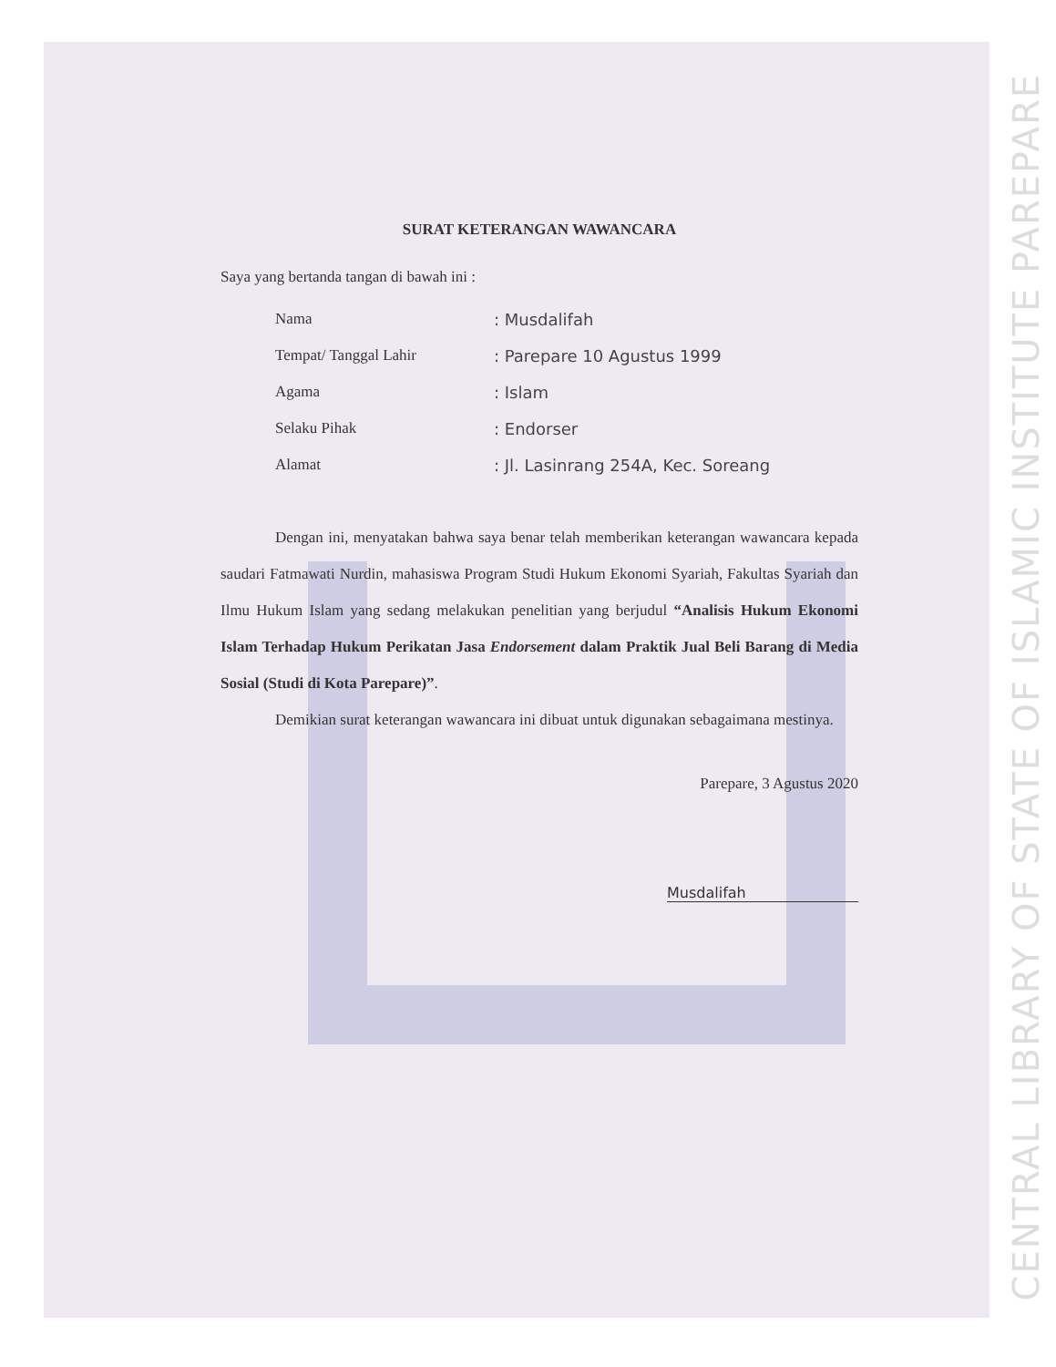CENTRAL LIBRARY OF STATE OF ISLAMIC INSTITUTE PAREPARE
SURAT KETERANGAN WAWANCARA
Saya yang bertanda tangan di bawah ini :
| Nama | : Musdalifah |
| Tempat/ Tanggal Lahir | : Parepare 10 Agustus 1999 |
| Agama | : Islam |
| Selaku Pihak | : Endorser |
| Alamat | : Jl. Lasinrang 254A, Kec. Soreang |
Dengan ini, menyatakan bahwa saya benar telah memberikan keterangan wawancara kepada saudari Fatmawati Nurdin, mahasiswa Program Studi Hukum Ekonomi Syariah, Fakultas Syariah dan Ilmu Hukum Islam yang sedang melakukan penelitian yang berjudul “Analisis Hukum Ekonomi Islam Terhadap Hukum Perikatan Jasa Endorsement dalam Praktik Jual Beli Barang di Media Sosial (Studi di Kota Parepare)”.
Demikian surat keterangan wawancara ini dibuat untuk digunakan sebagaimana mestinya.
Parepare, 3 Agustus 2020
Musdalifah